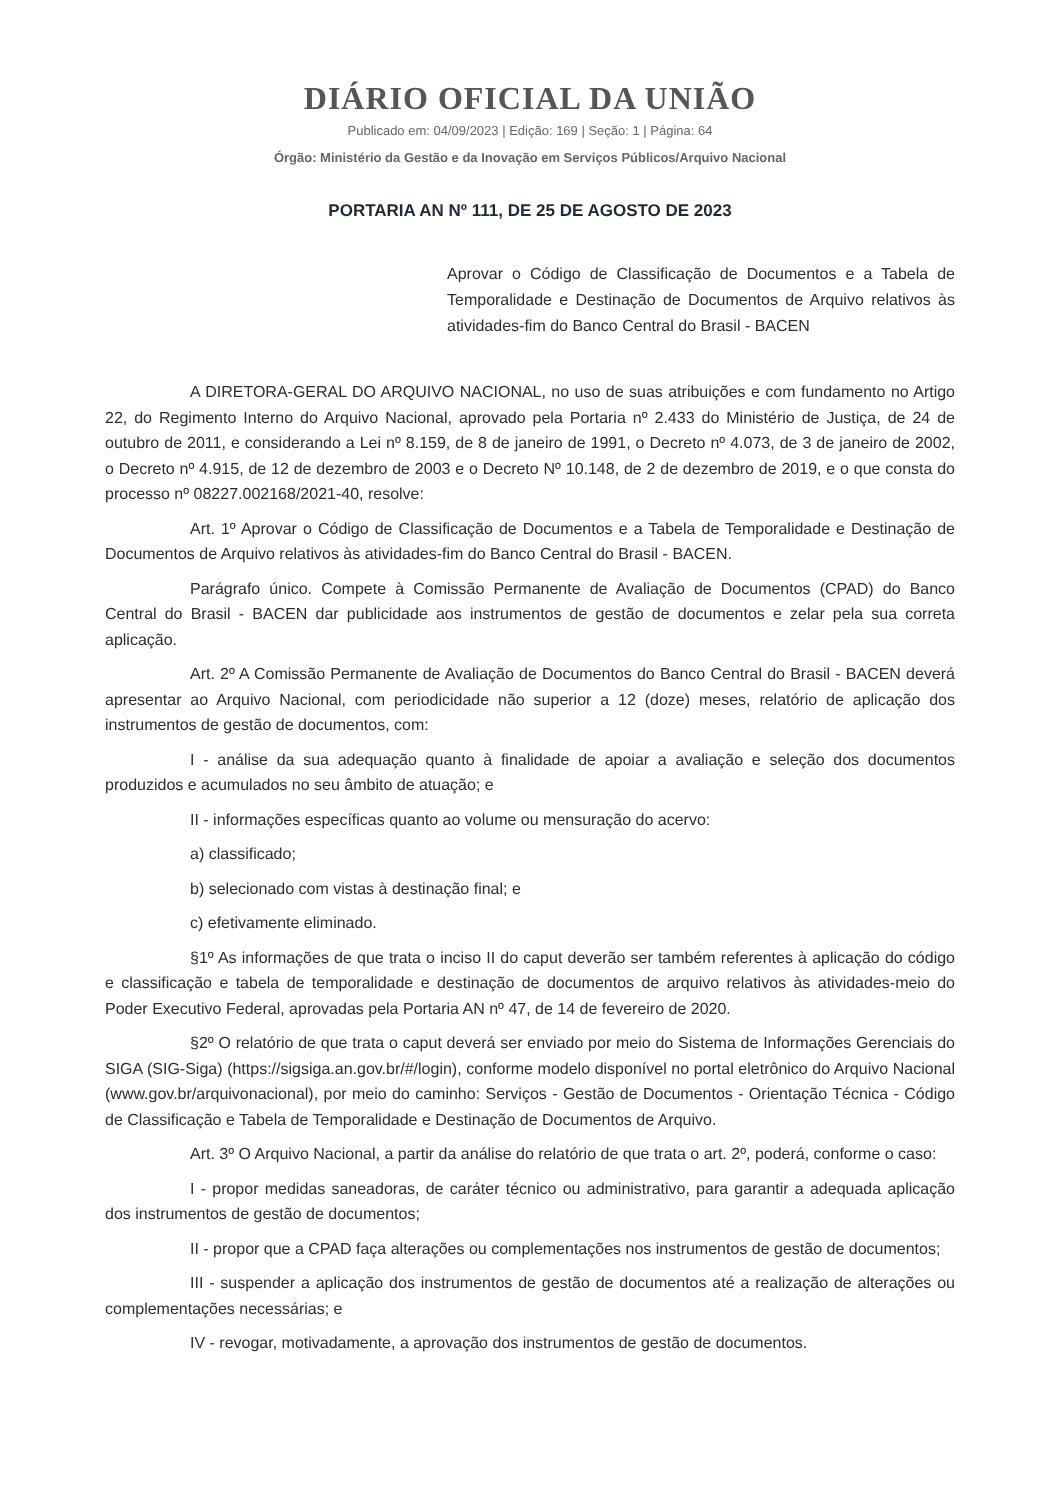DIÁRIO OFICIAL DA UNIÃO
Publicado em: 04/09/2023 | Edição: 169 | Seção: 1 | Página: 64
Órgão: Ministério da Gestão e da Inovação em Serviços Públicos/Arquivo Nacional
PORTARIA AN Nº 111, DE 25 DE AGOSTO DE 2023
Aprovar o Código de Classificação de Documentos e a Tabela de Temporalidade e Destinação de Documentos de Arquivo relativos às atividades-fim do Banco Central do Brasil - BACEN
A DIRETORA-GERAL DO ARQUIVO NACIONAL, no uso de suas atribuições e com fundamento no Artigo 22, do Regimento Interno do Arquivo Nacional, aprovado pela Portaria nº 2.433 do Ministério de Justiça, de 24 de outubro de 2011, e considerando a Lei nº 8.159, de 8 de janeiro de 1991, o Decreto nº 4.073, de 3 de janeiro de 2002, o Decreto nº 4.915, de 12 de dezembro de 2003 e o Decreto Nº 10.148, de 2 de dezembro de 2019, e o que consta do processo nº 08227.002168/2021-40, resolve:
Art. 1º Aprovar o Código de Classificação de Documentos e a Tabela de Temporalidade e Destinação de Documentos de Arquivo relativos às atividades-fim do Banco Central do Brasil - BACEN.
Parágrafo único. Compete à Comissão Permanente de Avaliação de Documentos (CPAD) do Banco Central do Brasil - BACEN dar publicidade aos instrumentos de gestão de documentos e zelar pela sua correta aplicação.
Art. 2º A Comissão Permanente de Avaliação de Documentos do Banco Central do Brasil - BACEN deverá apresentar ao Arquivo Nacional, com periodicidade não superior a 12 (doze) meses, relatório de aplicação dos instrumentos de gestão de documentos, com:
I - análise da sua adequação quanto à finalidade de apoiar a avaliação e seleção dos documentos produzidos e acumulados no seu âmbito de atuação; e
II - informações específicas quanto ao volume ou mensuração do acervo:
a) classificado;
b) selecionado com vistas à destinação final; e
c) efetivamente eliminado.
§1º As informações de que trata o inciso II do caput deverão ser também referentes à aplicação do código e classificação e tabela de temporalidade e destinação de documentos de arquivo relativos às atividades-meio do Poder Executivo Federal, aprovadas pela Portaria AN nº 47, de 14 de fevereiro de 2020.
§2º O relatório de que trata o caput deverá ser enviado por meio do Sistema de Informações Gerenciais do SIGA (SIG-Siga) (https://sigsiga.an.gov.br/#/login), conforme modelo disponível no portal eletrônico do Arquivo Nacional (www.gov.br/arquivonacional), por meio do caminho: Serviços - Gestão de Documentos - Orientação Técnica - Código de Classificação e Tabela de Temporalidade e Destinação de Documentos de Arquivo.
Art. 3º O Arquivo Nacional, a partir da análise do relatório de que trata o art. 2º, poderá, conforme o caso:
I - propor medidas saneadoras, de caráter técnico ou administrativo, para garantir a adequada aplicação dos instrumentos de gestão de documentos;
II - propor que a CPAD faça alterações ou complementações nos instrumentos de gestão de documentos;
III - suspender a aplicação dos instrumentos de gestão de documentos até a realização de alterações ou complementações necessárias; e
IV - revogar, motivadamente, a aprovação dos instrumentos de gestão de documentos.